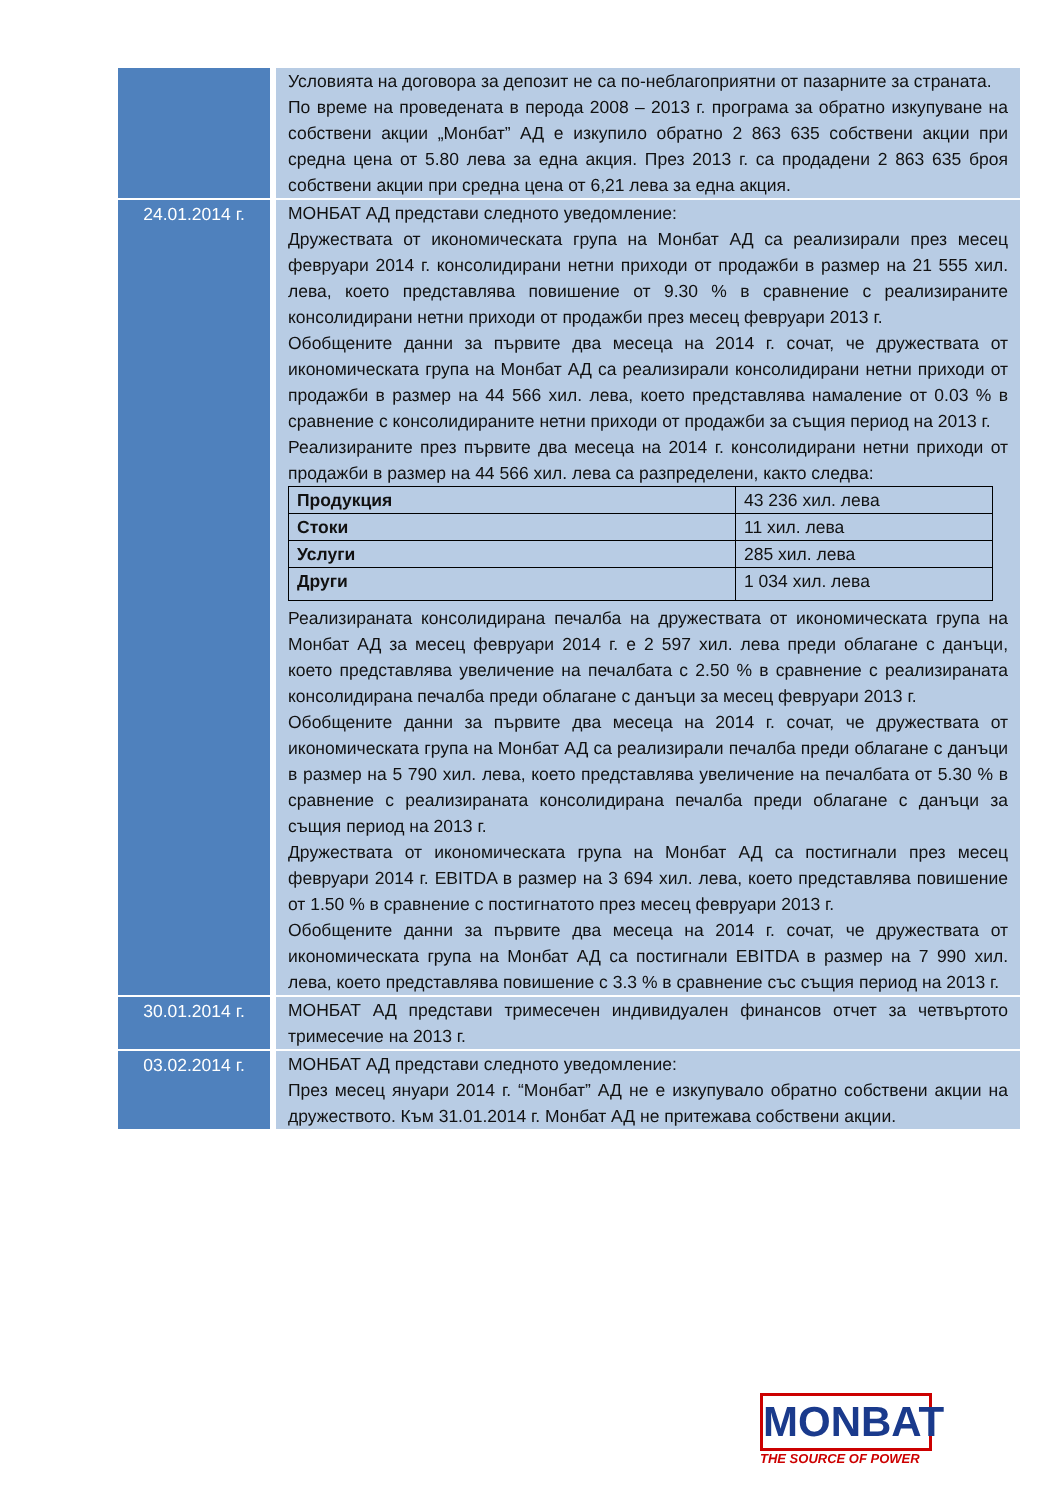| | Условията на договора за депозит не са по-неблагоприятни от пазарните за страната. По време на проведената в перода 2008 – 2013 г. програма за обратно изкупуване на собствени акции „Монбат” АД е изкупило обратно 2 863 635 собствени акции при средна цена от 5.80 лева за една акция. През 2013 г. са продадени 2 863 635 броя собствени акции при средна цена от 6,21 лева за една акция. |
| 24.01.2014 г. | МОНБАТ АД представи следното уведомление: Дружествата от икономическата група на Монбат АД са реализирали през месец февруари 2014 г. консолидирани нетни приходи от продажби в размер на 21 555 хил. лева, което представлява повишение от 9.30 % в сравнение с реализираните консолидирани нетни приходи от продажби през месец февруари 2013 г. Обобщените данни за първите два месеца на 2014 г. сочат, че дружествата от икономическата група на Монбат АД са реализирали консолидирани нетни приходи от продажби в размер на 44 566 хил. лева, което представлява намаление от 0.03 % в сравнение с консолидираните нетни приходи от продажби за същия период на 2013 г. Реализираните през първите два месеца на 2014 г. консолидирани нетни приходи от продажби в размер на 44 566 хил. лева са разпределени, както следва: / Продукция / 43 236 хил. лева / / Стоки / 11 хил. лева / / Услуги / 285 хил. лева / / Други / 1 034 хил. лева / Реализираната консолидирана печалба на дружествата от икономическата група на Монбат АД за месец февруари 2014 г. е 2 597 хил. лева преди облагане с данъци, което представлява увеличение на печалбата с 2.50 % в сравнение с реализираната консолидирана печалба преди облагане с данъци за месец февруари 2013 г. Обобщените данни за първите два месеца на 2014 г. сочат, че дружествата от икономическата група на Монбат АД са реализирали печалба преди облагане с данъци в размер на 5 790 хил. лева, което представлява увеличение на печалбата от 5.30 % в сравнение с реализираната консолидирана печалба преди облагане с данъци за същия период на 2013 г. Дружествата от икономическата група на Монбат АД са постигнали през месец февруари 2014 г. EBITDA в размер на 3 694 хил. лева, което представлява повишение от 1.50 % в сравнение с постигнатото през месец февруари 2013 г. Обобщените данни за първите два месеца на 2014 г. сочат, че дружествата от икономическата група на Монбат АД са постигнали EBITDA в размер на 7 990 хил. лева, което представлява повишение с 3.3 % в сравнение със същия период на 2013 г. |
| 30.01.2014 г. | МОНБАТ АД представи тримесечен индивидуален финансов отчет за четвъртото тримесечие на 2013 г. |
| 03.02.2014 г. | МОНБАТ АД представи следното уведомление: През месец януари 2014 г. “Монбат” АД не е изкупувало обратно собствени акции на дружеството. Към 31.01.2014 г. Монбат АД не притежава собствени акции. |
MONBAT
THE SOURCE OF POWER